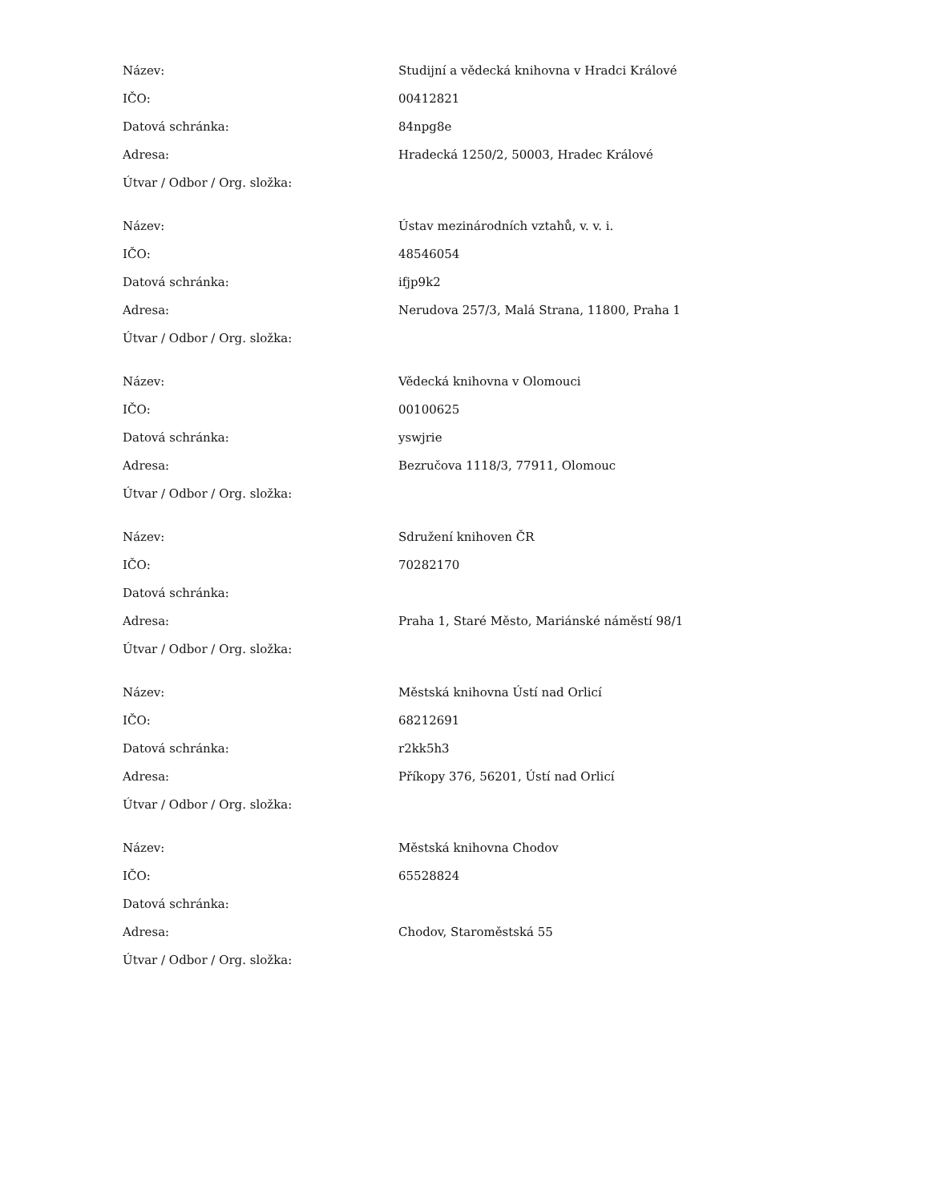| Název: | Studijní a vědecká knihovna v Hradci Králové |
| IČO: | 00412821 |
| Datová schránka: | 84npg8e |
| Adresa: | Hradecká 1250/2, 50003, Hradec Králové |
| Útvar / Odbor / Org. složka: | |
| Název: | Ústav mezinárodních vztahů, v. v. i. |
| IČO: | 48546054 |
| Datová schránka: | ifjp9k2 |
| Adresa: | Nerudova 257/3, Malá Strana, 11800, Praha 1 |
| Útvar / Odbor / Org. složka: | |
| Název: | Vědecká knihovna v Olomouci |
| IČO: | 00100625 |
| Datová schránka: | yswjrie |
| Adresa: | Bezručova 1118/3, 77911, Olomouc |
| Útvar / Odbor / Org. složka: | |
| Název: | Sdružení knihoven ČR |
| IČO: | 70282170 |
| Datová schránka: | |
| Adresa: | Praha 1, Staré Město, Mariánské náměstí 98/1 |
| Útvar / Odbor / Org. složka: | |
| Název: | Městská knihovna Ústí nad Orlicí |
| IČO: | 68212691 |
| Datová schránka: | r2kk5h3 |
| Adresa: | Příkopy 376, 56201, Ústí nad Orlicí |
| Útvar / Odbor / Org. složka: | |
| Název: | Městská knihovna Chodov |
| IČO: | 65528824 |
| Datová schránka: | |
| Adresa: | Chodov, Staroměstská 55 |
| Útvar / Odbor / Org. složka: | |